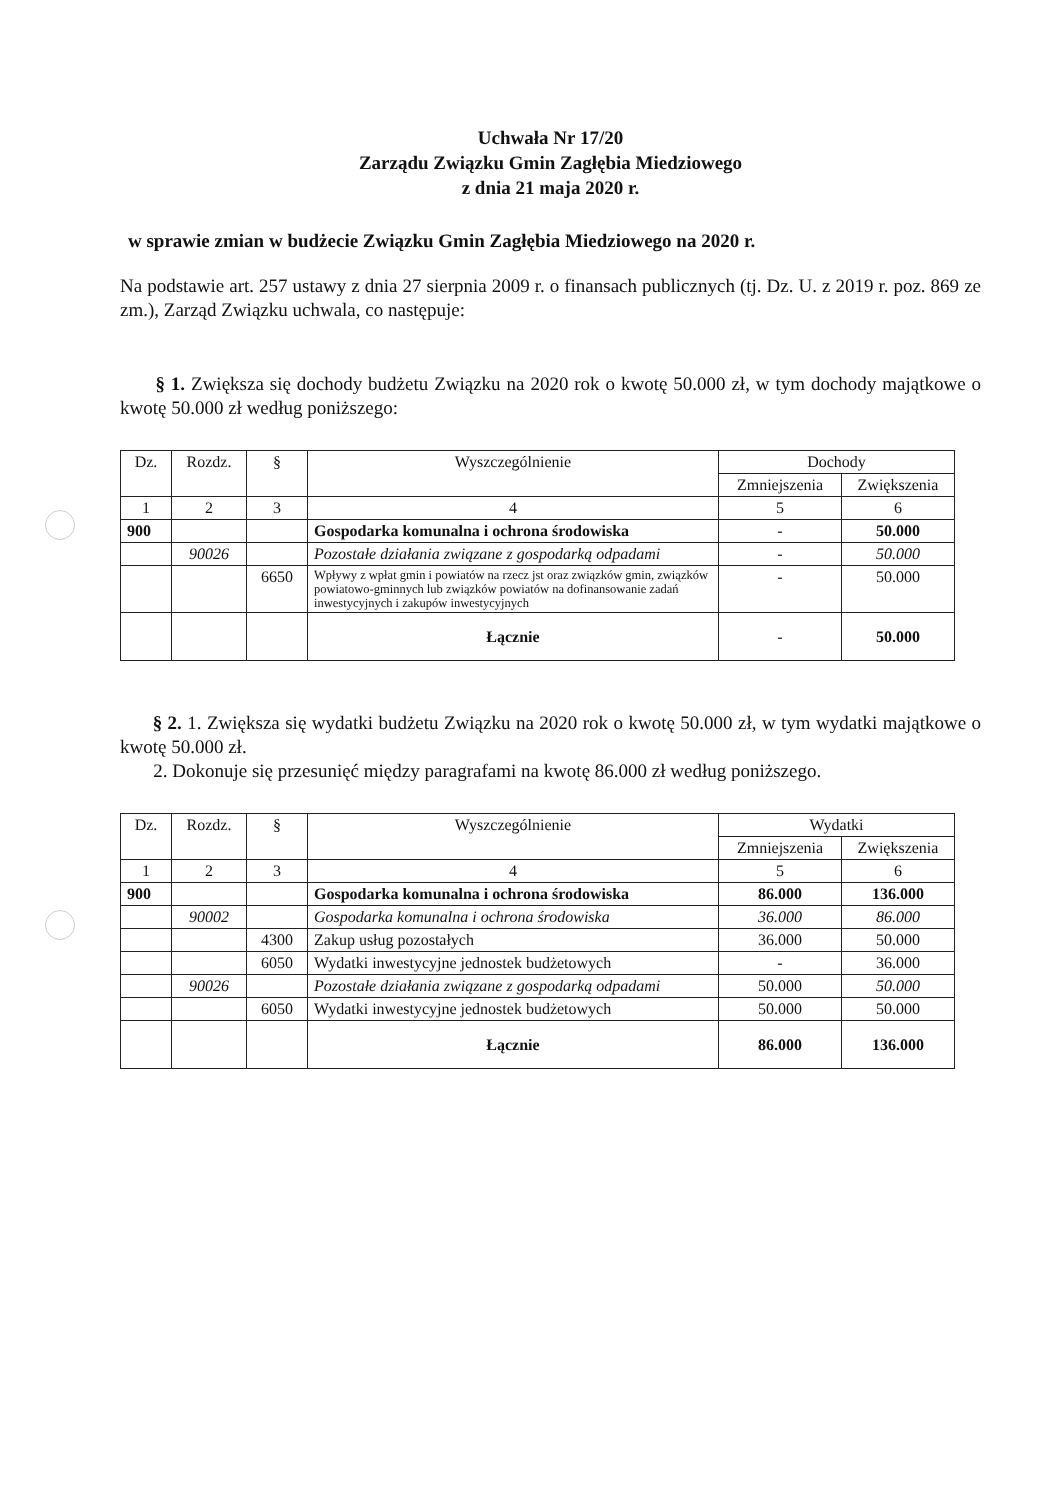Uchwała Nr 17/20
Zarządu Związku Gmin Zagłębia Miedziowego
z dnia 21 maja 2020 r.
w sprawie zmian w budżecie Związku Gmin Zagłębia Miedziowego na 2020 r.
Na podstawie art. 257 ustawy z dnia 27 sierpnia 2009 r. o finansach publicznych (tj. Dz. U. z 2019 r. poz. 869 ze zm.), Zarząd Związku uchwala, co następuje:
§ 1. Zwiększa się dochody budżetu Związku na 2020 rok o kwotę 50.000 zł, w tym dochody majątkowe o kwotę 50.000 zł według poniższego:
| Dz. | Rozdz. | § | Wyszczególnienie | Dochody | |
| --- | --- | --- | --- | --- | --- |
| | | | | Zmniejszenia | Zwiększenia |
| 1 | 2 | 3 | 4 | 5 | 6 |
| 900 | | | Gospodarka komunalna i ochrona środowiska | - | 50.000 |
| | 90026 | | Pozostałe działania związane z gospodarką odpadami | - | 50.000 |
| | | 6650 | Wpływy z wpłat gmin i powiatów na rzecz jst oraz związków gmin, związków powiatowo-gminnych lub związków powiatów na dofinansowanie zadań inwestycyjnych i zakupów inwestycyjnych | - | 50.000 |
| | | | Łącznie | - | 50.000 |
§ 2. 1. Zwiększa się wydatki budżetu Związku na 2020 rok o kwotę 50.000 zł, w tym wydatki majątkowe o kwotę 50.000 zł.
2. Dokonuje się przesunięć między paragrafami na kwotę 86.000 zł według poniższego.
| Dz. | Rozdz. | § | Wyszczególnienie | Wydatki | |
| --- | --- | --- | --- | --- | --- |
| | | | | Zmniejszenia | Zwiększenia |
| 1 | 2 | 3 | 4 | 5 | 6 |
| 900 | | | Gospodarka komunalna i ochrona środowiska | 86.000 | 136.000 |
| | 90002 | | Gospodarka komunalna i ochrona środowiska | 36.000 | 86.000 |
| | | 4300 | Zakup usług pozostałych | 36.000 | 50.000 |
| | | 6050 | Wydatki inwestycyjne jednostek budżetowych | - | 36.000 |
| | 90026 | | Pozostałe działania związane z gospodarką odpadami | 50.000 | 50.000 |
| | | 6050 | Wydatki inwestycyjne jednostek budżetowych | 50.000 | 50.000 |
| | | | Łącznie | 86.000 | 136.000 |